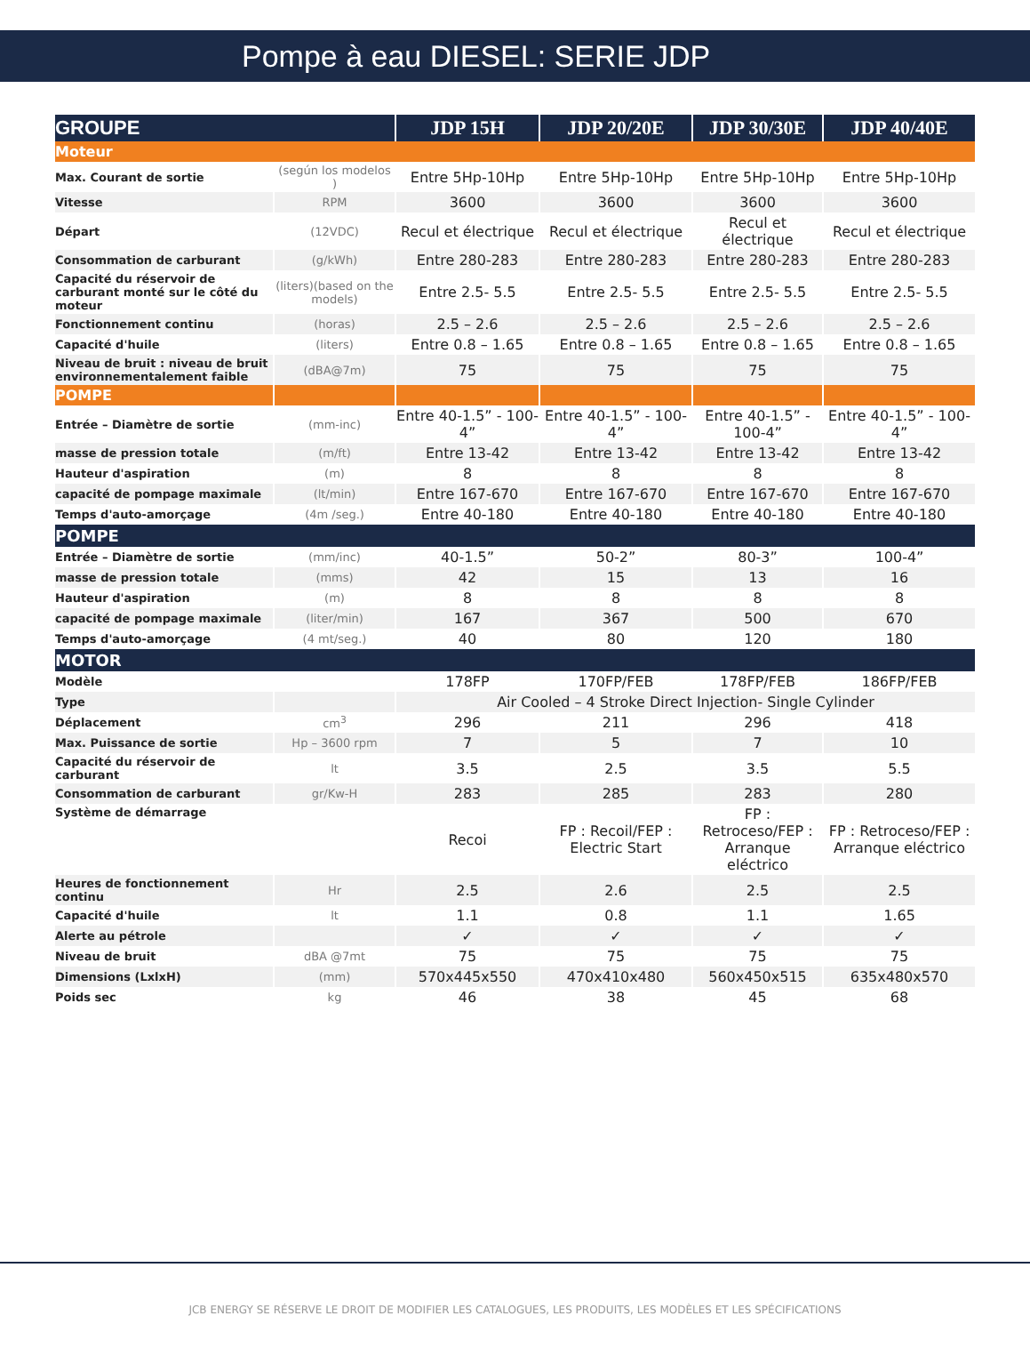Pompe à eau DIESEL: SERIE JDP
| GROUPE | | JDP 15H | JDP 20/20E | JDP 30/30E | JDP 40/40E |
| --- | --- | --- | --- | --- | --- |
| Moteur | | | | | |
| Max. Courant de sortie | (según los modelos ) | Entre 5Hp-10Hp | Entre 5Hp-10Hp | Entre 5Hp-10Hp | Entre 5Hp-10Hp |
| Vitesse | RPM | 3600 | 3600 | 3600 | 3600 |
| Départ | (12VDC) | Recul et électrique | Recul et électrique | Recul et électrique | Recul et électrique |
| Consommation de carburant | (g/kWh) | Entre 280-283 | Entre 280-283 | Entre 280-283 | Entre 280-283 |
| Capacité du réservoir de carburant monté sur le côté du moteur | (liters)(based on the models) | Entre 2.5- 5.5 | Entre 2.5- 5.5 | Entre 2.5- 5.5 | Entre 2.5- 5.5 |
| Fonctionnement continu | (horas) | 2.5 – 2.6 | 2.5 – 2.6 | 2.5 – 2.6 | 2.5 – 2.6 |
| Capacité d'huile | (liters) | Entre 0.8 – 1.65 | Entre 0.8 – 1.65 | Entre 0.8 – 1.65 | Entre 0.8 – 1.65 |
| Niveau de bruit : niveau de bruit environnementalement faible | (dBA@7m) | 75 | 75 | 75 | 75 |
| POMPE | | | | | |
| Entrée – Diamètre de sortie | (mm-inc) | Entre 40-1.5” - 100-4” | Entre 40-1.5” - 100-4” | Entre 40-1.5” - 100-4” | Entre 40-1.5” - 100-4” |
| masse de pression totale | (m/ft) | Entre 13-42 | Entre 13-42 | Entre 13-42 | Entre 13-42 |
| Hauteur d'aspiration | (m) | 8 | 8 | 8 | 8 |
| capacité de pompage maximale | (lt/min) | Entre 167-670 | Entre 167-670 | Entre 167-670 | Entre 167-670 |
| Temps d'auto-amorçage | (4m /seg.) | Entre 40-180 | Entre 40-180 | Entre 40-180 | Entre 40-180 |
| POMPE | | | | | |
| Entrée – Diamètre de sortie | (mm/inc) | 40-1.5” | 50-2” | 80-3” | 100-4” |
| masse de pression totale | (mms) | 42 | 15 | 13 | 16 |
| Hauteur d'aspiration | (m) | 8 | 8 | 8 | 8 |
| capacité de pompage maximale | (liter/min) | 167 | 367 | 500 | 670 |
| Temps d'auto-amorçage | (4 mt/seg.) | 40 | 80 | 120 | 180 |
| MOTOR | | | | | |
| Modèle | | 178FP | 170FP/FEB | 178FP/FEB | 186FP/FEB |
| Type | | Air Cooled – 4 Stroke Direct Injection- Single Cylinder | | | |
| Déplacement | cm<sup>3</sup> | 296 | 211 | 296 | 418 |
| Max. Puissance de sortie | Hp – 3600 rpm | 7 | 5 | 7 | 10 |
| Capacité du réservoir de carburant | lt | 3.5 | 2.5 | 3.5 | 5.5 |
| Consommation de carburant | gr/Kw-H | 283 | 285 | 283 | 280 |
| Système de démarrage | | Recoi | FP : Recoil/FEP : Electric Start | FP : Retroceso/FEP : Arranque eléctrico | FP : Retroceso/FEP : Arranque eléctrico |
| Heures de fonctionnement continu | Hr | 2.5 | 2.6 | 2.5 | 2.5 |
| Capacité d'huile | lt | 1.1 | 0.8 | 1.1 | 1.65 |
| Alerte au pétrole | | ✓ | ✓ | ✓ | ✓ |
| Niveau de bruit | dBA @7mt | 75 | 75 | 75 | 75 |
| Dimensions (LxlxH) | (mm) | 570x445x550 | 470x410x480 | 560x450x515 | 635x480x570 |
| Poids sec | kg | 46 | 38 | 45 | 68 |
JCB ENERGY SE RÉSERVE LE DROIT DE MODIFIER LES CATALOGUES, LES PRODUITS, LES MODÈLES ET LES SPÉCIFICATIONS